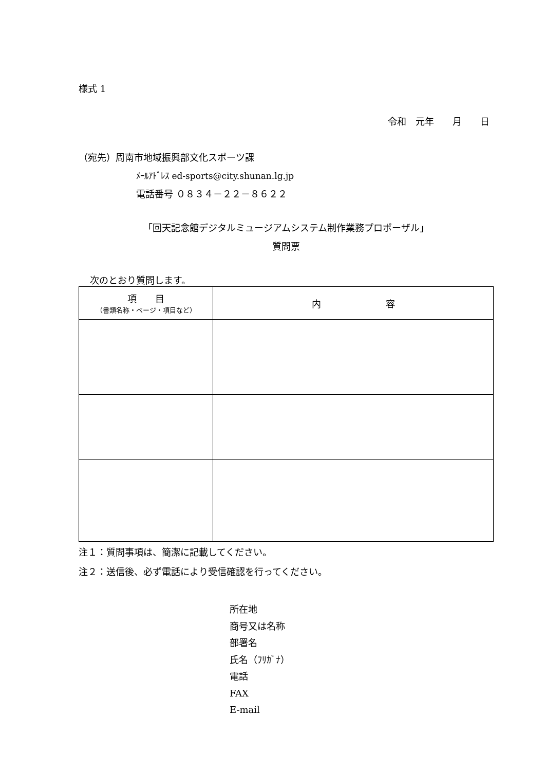様式 1
令和　元年　　月　　日
（宛先）周南市地域振興部文化スポーツ課
ﾒｰﾙｱﾄﾞﾚｽ ed-sports@city.shunan.lg.jp
電話番号 ０８３４－２２－８６２２
「回天記念館デジタルミュージアムシステム制作業務プロポーザル」
質問票
次のとおり質問します。
| 項 目 （書類名称・ページ・項目など） | 内 容 |
| --- | --- |
注１：質問事項は、簡潔に記載してください。
注２：送信後、必ず電話により受信確認を行ってください。
所在地
商号又は名称
部署名
氏名（ﾌﾘｶﾞﾅ）
電話
FAX
E-mail